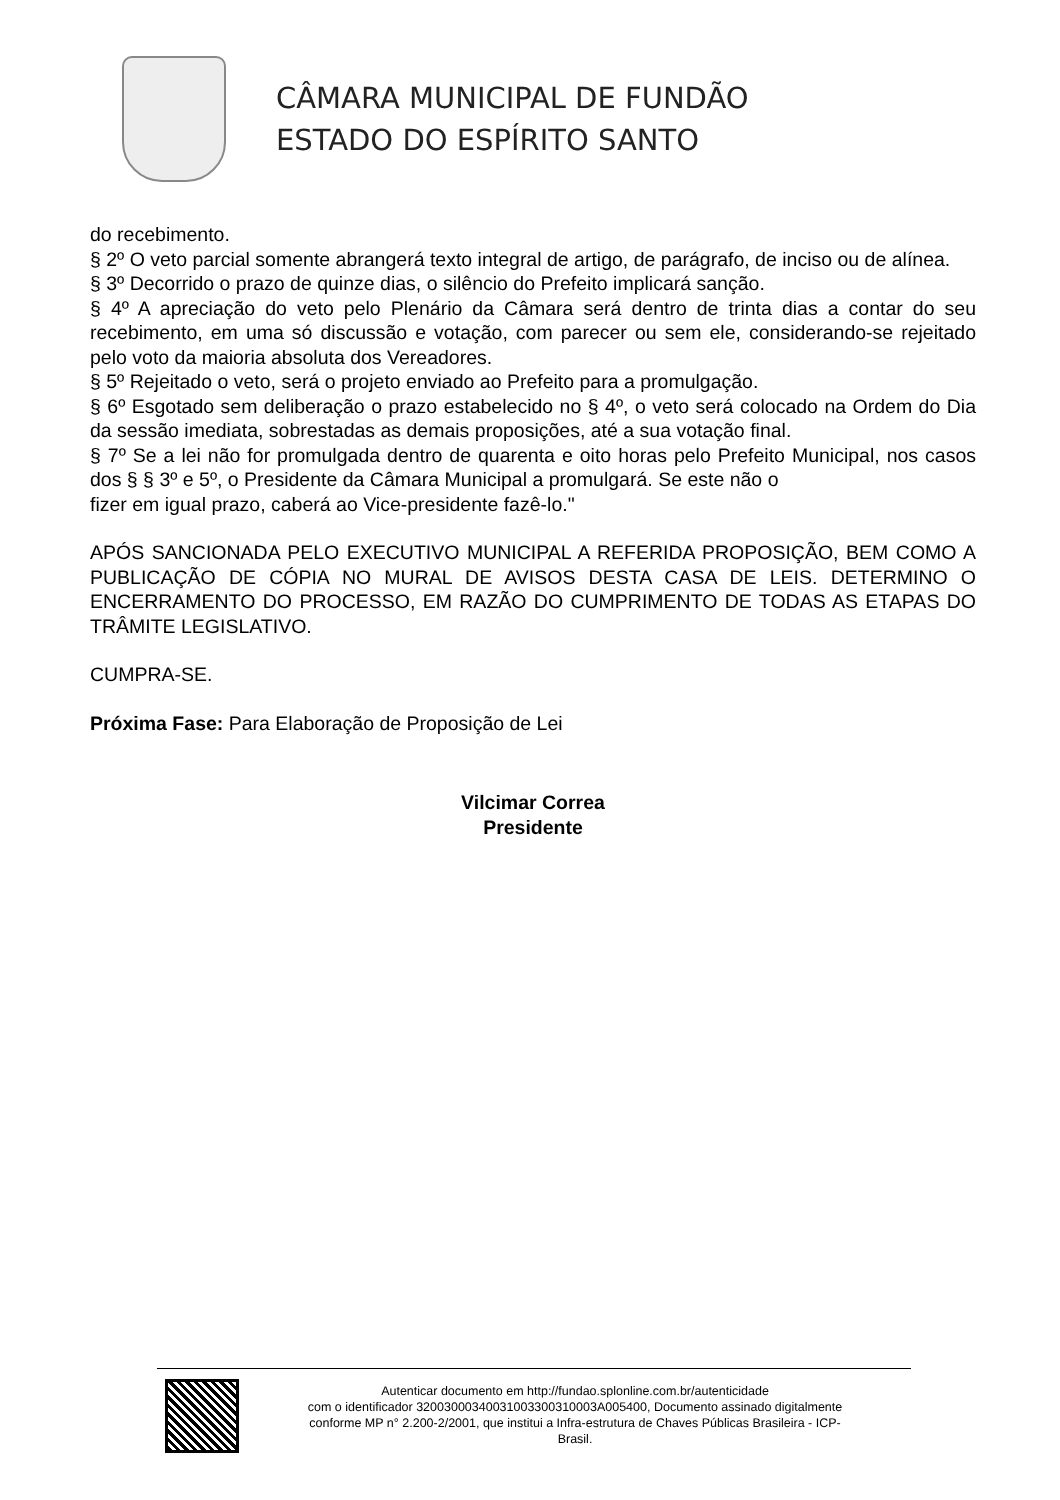CÂMARA MUNICIPAL DE FUNDÃO
ESTADO DO ESPÍRITO SANTO
do recebimento.
§ 2º O veto parcial somente abrangerá texto integral de artigo, de parágrafo, de inciso ou de alínea.
§ 3º Decorrido o prazo de quinze dias, o silêncio do Prefeito implicará sanção.
§ 4º A apreciação do veto pelo Plenário da Câmara será dentro de trinta dias a contar do seu recebimento, em uma só discussão e votação, com parecer ou sem ele, considerando-se rejeitado pelo voto da maioria absoluta dos Vereadores.
§ 5º Rejeitado o veto, será o projeto enviado ao Prefeito para a promulgação.
§ 6º Esgotado sem deliberação o prazo estabelecido no § 4º, o veto será colocado na Ordem do Dia da sessão imediata, sobrestadas as demais proposições, até a sua votação final.
§ 7º Se a lei não for promulgada dentro de quarenta e oito horas pelo Prefeito Municipal, nos casos dos § § 3º e 5º, o Presidente da Câmara Municipal a promulgará. Se este não o
fizer em igual prazo, caberá ao Vice-presidente fazê-lo."
APÓS SANCIONADA PELO EXECUTIVO MUNICIPAL A REFERIDA PROPOSIÇÃO, BEM COMO A PUBLICAÇÃO DE CÓPIA NO MURAL DE AVISOS DESTA CASA DE LEIS. DETERMINO O ENCERRAMENTO DO PROCESSO, EM RAZÃO DO CUMPRIMENTO DE TODAS AS ETAPAS DO TRÂMITE LEGISLATIVO.
CUMPRA-SE.
Próxima Fase: Para Elaboração de Proposição de Lei
Vilcimar Correa
Presidente
Autenticar documento em http://fundao.splonline.com.br/autenticidade
com o identificador 32003000340031003300310003A005400, Documento assinado digitalmente
conforme MP n° 2.200-2/2001, que institui a Infra-estrutura de Chaves Públicas Brasileira - ICP-
Brasil.